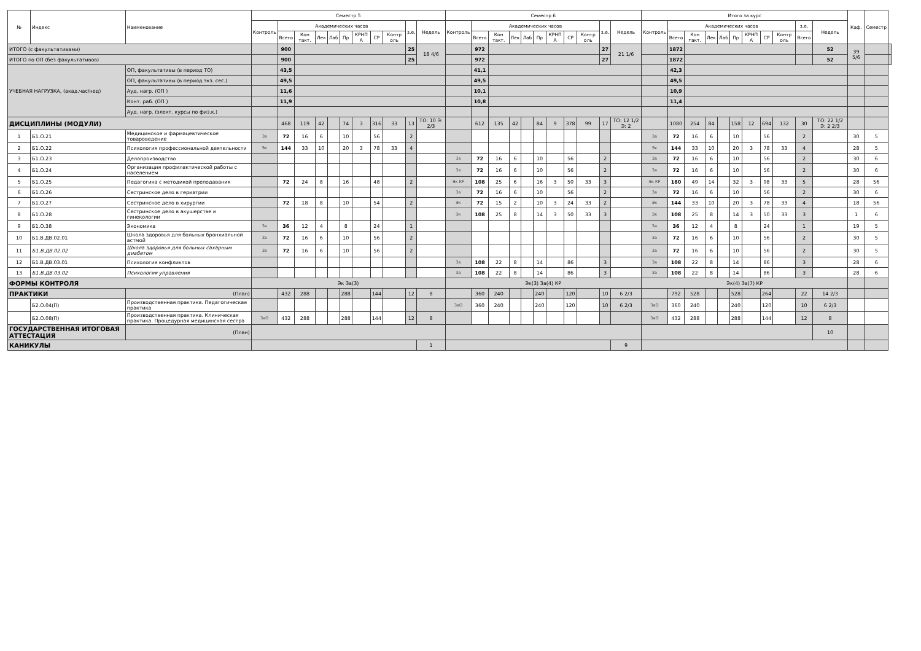| № | Индекс | Наименование | Семестр 5 | | | | | | | | | | | Семестр 6 | | | | | | | | | | | Итого за курс | | | | | | | | | | | Каф. | Семестр | |
| --- | --- | --- | --- | --- | --- | --- | --- | --- | --- | --- | --- | --- | --- | --- | --- | --- | --- | --- | --- | --- | --- | --- | --- | --- | --- | --- | --- | --- | --- | --- | --- | --- | --- | --- | --- | --- | --- | --- |
| | | | Контроль | Академических часов | | | | | | | | з.е. | Недель | Контроль | Академических часов | | | | | | | | з.е. | Недель | Контроль | Академических часов | | | | | | | | з.е. | Недель | | | |
| | | | | Всего | Кон такт. | Лек | Лаб | Пр | КРНП А | СР | Контр оль | | | | Всего | Кон такт. | Лек | Лаб | Пр | КРНП А | СР | Контр оль | | | | Всего | Кон такт. | Лек | Лаб | Пр | КРНП А | СР | Контр оль | Всего | | | | |
| ИТОГО (с факультативами) | | | | 900 | | | | | | | | 25 | 18 4/6 | | 972 | | | | | | | | 27 | 21 1/6 | | 1872 | | | | | | | | | 52 | 39 5/6 | | |
| ИТОГО по ОП (без факультативов) | | | | 900 | | | | | | | | 25 | | | 972 | | | | | | | | 27 | | | 1872 | | | | | | | | | 52 | | | |
| УЧЕБНАЯ НАГРУЗКА, (акад.час/нед) | | ОП, факультативы (в период ТО) | | 43,5 | | | | | | | | | | | 41,1 | | | | | | | | | | | 42,3 | | | | | | | | | | | | |
| | | ОП, факультативы (в период экз. сес.) | | 49,5 | | | | | | | | | | | 49,5 | | | | | | | | | | | 49,5 | | | | | | | | | | | | |
| | | Ауд. нагр. (ОП ) | | 11,6 | | | | | | | | | | | 10,1 | | | | | | | | | | | 10,9 | | | | | | | | | | | | |
| | | Конт. раб. (ОП ) | | 11,9 | | | | | | | | | | | 10,8 | | | | | | | | | | | 11,4 | | | | | | | | | | | | |
| | | Ауд. нагр. (элект. курсы по физ.к.) | | | | | | | | | | | | | | | | | | | | | | | | | | | | | | | | | | | | |
| ДИСЦИПЛИНЫ (МОДУЛИ) | | | | 468 | 119 | 42 | | 74 | 3 | 316 | 33 | 13 | ТО: 10 Э: 2/3 | | 612 | 135 | 42 | | 84 | 9 | 378 | 99 | 17 | ТО: 12 1/2 Э: 2 | | 1080 | 254 | 84 | | 158 | 12 | 694 | 132 | 30 | ТО: 22 1/2 Э: 2 2/3 | | | |
| 1 | Б1.О.21 | Медицинское и фармацевтическое товароведение | За | 72 | 16 | 6 | | 10 | | 56 | | 2 | | | | | | | | | | | | | За | 72 | 16 | 6 | | 10 | | 56 | | 2 | | 30 | 5 | |
| 2 | Б1.О.22 | Психология профессиональной деятельности | Эк | 144 | 33 | 10 | | 20 | 3 | 78 | 33 | 4 | | | | | | | | | | | | | Эк | 144 | 33 | 10 | | 20 | 3 | 78 | 33 | 4 | | 28 | 5 | |
| 3 | Б1.О.23 | Делопроизводство | | | | | | | | | | | | За | 72 | 16 | 6 | | 10 | | 56 | | 2 | | За | 72 | 16 | 6 | | 10 | | 56 | | 2 | | 30 | 6 | |
| 4 | Б1.О.24 | Организация профилактической работы с населением | | | | | | | | | | | | За | 72 | 16 | 6 | | 10 | | 56 | | 2 | | За | 72 | 16 | 6 | | 10 | | 56 | | 2 | | 30 | 6 | |
| 5 | Б1.О.25 | Педагогика с методикой преподавания | | 72 | 24 | 8 | | 16 | | 48 | | 2 | | Эк КР | 108 | 25 | 6 | | 16 | 3 | 50 | 33 | 3 | | Эк КР | 180 | 49 | 14 | | 32 | 3 | 98 | 33 | 5 | | 28 | 56 | |
| 6 | Б1.О.26 | Сестринское дело в гериатрии | | | | | | | | | | | | За | 72 | 16 | 6 | | 10 | | 56 | | 2 | | За | 72 | 16 | 6 | | 10 | | 56 | | 2 | | 30 | 6 | |
| 7 | Б1.О.27 | Сестринское дело в хирургии | | 72 | 18 | 8 | | 10 | | 54 | | 2 | | Эк | 72 | 15 | 2 | | 10 | 3 | 24 | 33 | 2 | | Эк | 144 | 33 | 10 | | 20 | 3 | 78 | 33 | 4 | | 18 | 56 | |
| 8 | Б1.О.28 | Сестринское дело в акушерстве и гинекологии | | | | | | | | | | | | Эк | 108 | 25 | 8 | | 14 | 3 | 50 | 33 | 3 | | Эк | 108 | 25 | 8 | | 14 | 3 | 50 | 33 | 3 | | 1 | 6 | |
| 9 | Б1.О.38 | Экономика | За | 36 | 12 | 4 | | 8 | | 24 | | 1 | | | | | | | | | | | | | За | 36 | 12 | 4 | | 8 | | 24 | | 1 | | 19 | 5 | |
| 10 | Б1.В.ДВ.02.01 | Школа здоровья для больных бронхиальной астмой | За | 72 | 16 | 6 | | 10 | | 56 | | 2 | | | | | | | | | | | | | За | 72 | 16 | 6 | | 10 | | 56 | | 2 | | 30 | 5 | |
| 11 | Б1.В.ДВ.02.02 | Школа здоровья для больных сахарным диабетом | За | 72 | 16 | 6 | | 10 | | 56 | | 2 | | | | | | | | | | | | | За | 72 | 16 | 6 | | 10 | | 56 | | 2 | | 30 | 5 | |
| 12 | Б1.В.ДВ.03.01 | Психология конфликтов | | | | | | | | | | | | За | 108 | 22 | 8 | | 14 | | 86 | | 3 | | За | 108 | 22 | 8 | | 14 | | 86 | | 3 | | 28 | 6 | |
| 13 | Б1.В.ДВ.03.02 | Психология управления | | | | | | | | | | | | За | 108 | 22 | 8 | | 14 | | 86 | | 3 | | За | 108 | 22 | 8 | | 14 | | 86 | | 3 | | 28 | 6 | |
| ФОРМЫ КОНТРОЛЯ | | | Эк За(3) | | | | | | | | | | | Эк(3) За(4) КР | | | | | | | | | | | Эк(4) За(7) КР | | | | | | | | | | | | | |
| ПРАКТИКИ | | (План) | | 432 | 288 | | | 288 | | 144 | | 12 | 8 | | 360 | 240 | | | 240 | | 120 | | 10 | 6 2/3 | | 792 | 528 | | | 528 | | 264 | | 22 | 14 2/3 | | | |
| | Б2.О.04(П) | Производственная практика. Педагогическая практика | | | | | | | | | | | | ЗаО | 360 | 240 | | | 240 | | 120 | | 10 | 6 2/3 | ЗаО | 360 | 240 | | | 240 | | 120 | | 10 | 6 2/3 | | | |
| | Б2.О.08(П) | Производственная практика. Клиническая практика. Процедурная медицинская сестра | ЗаО | 432 | 288 | | | 288 | | 144 | | 12 | 8 | | | | | | | | | | | | ЗаО | 432 | 288 | | | 288 | | 144 | | 12 | 8 | | | |
| ГОСУДАРСТВЕННАЯ ИТОГОВАЯ АТТЕСТАЦИЯ | | (План) | | | | | | | | | | | | | | | | | | | | | | | | | | | | | | | | | 10 | | | |
| КАНИКУЛЫ | | | | | | | | | | | | | 1 | | | | | | | | | | | 9 | | | | | | | | | | | | | | |